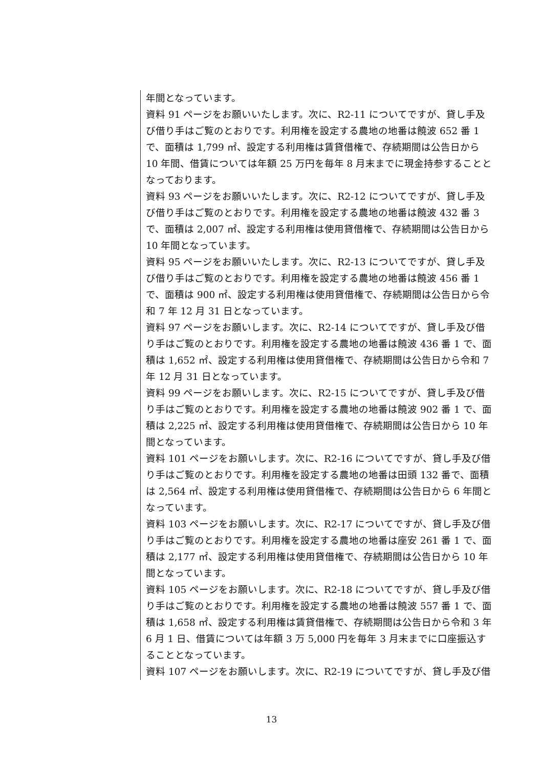年間となっています。
資料 91 ページをお願いいたします。次に、R2-11 についてですが、貸し手及び借り手はご覧のとおりです。利用権を設定する農地の地番は饒波 652 番 1 で、面積は 1,799 ㎡、設定する利用権は賃貸借権で、存続期間は公告日から 10 年間、借賃については年額 25 万円を毎年 8 月末までに現金持参することとなっております。
資料 93 ページをお願いいたします。次に、R2-12 についてですが、貸し手及び借り手はご覧のとおりです。利用権を設定する農地の地番は饒波 432 番 3 で、面積は 2,007 ㎡、設定する利用権は使用貸借権で、存続期間は公告日から 10 年間となっています。
資料 95 ページをお願いいたします。次に、R2-13 についてですが、貸し手及び借り手はご覧のとおりです。利用権を設定する農地の地番は饒波 456 番 1 で、面積は 900 ㎡、設定する利用権は使用貸借権で、存続期間は公告日から令和 7 年 12 月 31 日となっています。
資料 97 ページをお願いします。次に、R2-14 についてですが、貸し手及び借り手はご覧のとおりです。利用権を設定する農地の地番は饒波 436 番 1 で、面積は 1,652 ㎡、設定する利用権は使用貸借権で、存続期間は公告日から令和 7 年 12 月 31 日となっています。
資料 99 ページをお願いします。次に、R2-15 についてですが、貸し手及び借り手はご覧のとおりです。利用権を設定する農地の地番は饒波 902 番 1 で、面積は 2,225 ㎡、設定する利用権は使用貸借権で、存続期間は公告日から 10 年間となっています。
資料 101 ページをお願いします。次に、R2-16 についてですが、貸し手及び借り手はご覧のとおりです。利用権を設定する農地の地番は田頭 132 番で、面積は 2,564 ㎡、設定する利用権は使用貸借権で、存続期間は公告日から 6 年間となっています。
資料 103 ページをお願いします。次に、R2-17 についてですが、貸し手及び借り手はご覧のとおりです。利用権を設定する農地の地番は座安 261 番 1 で、面積は 2,177 ㎡、設定する利用権は使用貸借権で、存続期間は公告日から 10 年間となっています。
資料 105 ページをお願いします。次に、R2-18 についてですが、貸し手及び借り手はご覧のとおりです。利用権を設定する農地の地番は饒波 557 番 1 で、面積は 1,658 ㎡、設定する利用権は賃貸借権で、存続期間は公告日から令和 3 年 6 月 1 日、借賃については年額 3 万 5,000 円を毎年 3 月末までに口座振込することとなっています。
資料 107 ページをお願いします。次に、R2-19 についてですが、貸し手及び借
13